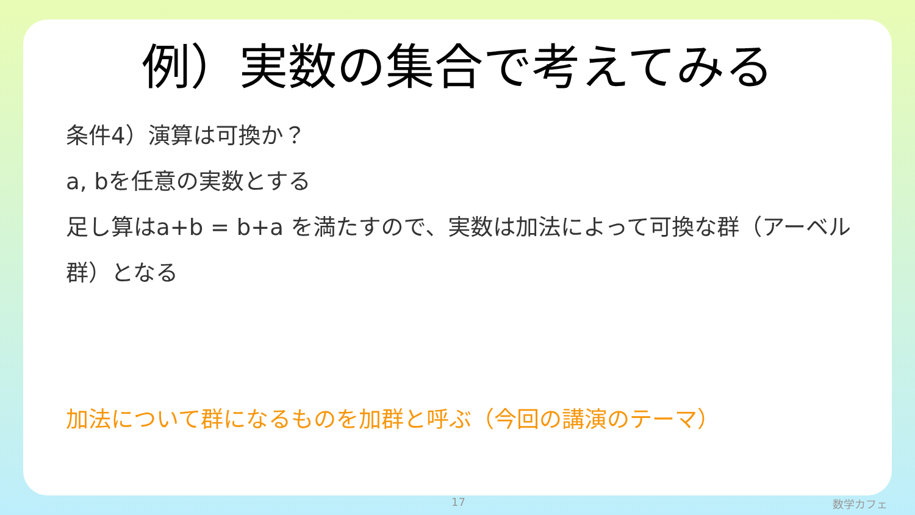例）実数の集合で考えてみる
条件4）演算は可換か？
a, bを任意の実数とする
足し算はa+b = b+a を満たすので、実数は加法によって可換な群（アーベル群）となる
加法について群になるものを加群と呼ぶ（今回の講演のテーマ）
17 数学カフェ